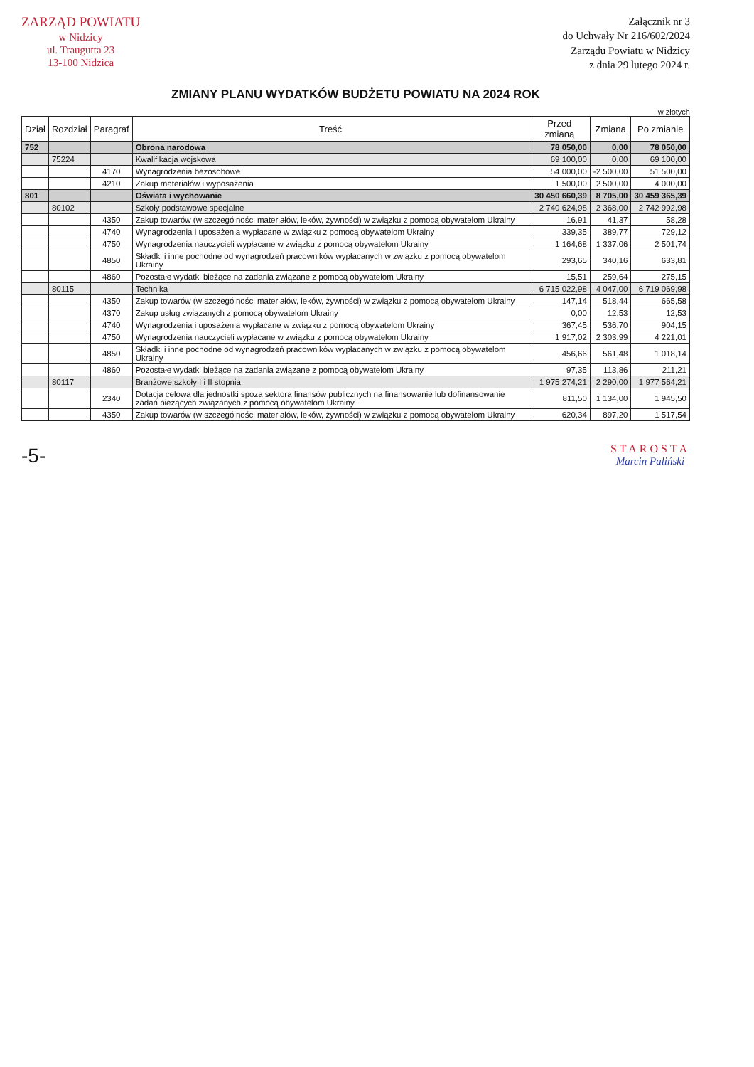ZARZĄD POWIATU
w Nidzicy
ul. Traugutta 23
13-100 Nidzica
Załącznik nr 3
do Uchwały Nr 216/602/2024
Zarządu Powiatu w Nidzicy
z dnia 29 lutego 2024 r.
ZMIANY PLANU WYDATKÓW BUDŻETU POWIATU NA 2024 ROK
w złotych
| Dział | Rozdział | Paragraf | Treść | Przed zmianą | Zmiana | Po zmianie |
| --- | --- | --- | --- | --- | --- | --- |
| 752 | | | Obrona narodowa | 78 050,00 | 0,00 | 78 050,00 |
| | 75224 | | Kwalifikacja wojskowa | 69 100,00 | 0,00 | 69 100,00 |
| | | 4170 | Wynagrodzenia bezosobowe | 54 000,00 | -2 500,00 | 51 500,00 |
| | | 4210 | Zakup materiałów i wyposażenia | 1 500,00 | 2 500,00 | 4 000,00 |
| 801 | | | Oświata i wychowanie | 30 450 660,39 | 8 705,00 | 30 459 365,39 |
| | 80102 | | Szkoły podstawowe specjalne | 2 740 624,98 | 2 368,00 | 2 742 992,98 |
| | | 4350 | Zakup towarów (w szczególności materiałów, leków, żywności) w związku z pomocą obywatelom Ukrainy | 16,91 | 41,37 | 58,28 |
| | | 4740 | Wynagrodzenia i uposażenia wypłacane w związku z pomocą obywatelom Ukrainy | 339,35 | 389,77 | 729,12 |
| | | 4750 | Wynagrodzenia nauczycieli wypłacane w związku z pomocą obywatelom Ukrainy | 1 164,68 | 1 337,06 | 2 501,74 |
| | | 4850 | Składki i inne pochodne od wynagrodzeń pracowników wypłacanych w związku z pomocą obywatelom Ukrainy | 293,65 | 340,16 | 633,81 |
| | | 4860 | Pozostałe wydatki bieżące na zadania związane z pomocą obywatelom Ukrainy | 15,51 | 259,64 | 275,15 |
| | 80115 | | Technika | 6 715 022,98 | 4 047,00 | 6 719 069,98 |
| | | 4350 | Zakup towarów (w szczególności materiałów, leków, żywności) w związku z pomocą obywatelom Ukrainy | 147,14 | 518,44 | 665,58 |
| | | 4370 | Zakup usług związanych z pomocą obywatelom Ukrainy | 0,00 | 12,53 | 12,53 |
| | | 4740 | Wynagrodzenia i uposażenia wypłacane w związku z pomocą obywatelom Ukrainy | 367,45 | 536,70 | 904,15 |
| | | 4750 | Wynagrodzenia nauczycieli wypłacane w związku z pomocą obywatelom Ukrainy | 1 917,02 | 2 303,99 | 4 221,01 |
| | | 4850 | Składki i inne pochodne od wynagrodzeń pracowników wypłacanych w związku z pomocą obywatelom Ukrainy | 456,66 | 561,48 | 1 018,14 |
| | | 4860 | Pozostałe wydatki bieżące na zadania związane z pomocą obywatelom Ukrainy | 97,35 | 113,86 | 211,21 |
| | 80117 | | Branżowe szkoły I i II stopnia | 1 975 274,21 | 2 290,00 | 1 977 564,21 |
| | | 2340 | Dotacja celowa dla jednostki spoza sektora finansów publicznych na finansowanie lub dofinansowanie zadań bieżących związanych z pomocą obywatelom Ukrainy | 811,50 | 1 134,00 | 1 945,50 |
| | | 4350 | Zakup towarów (w szczególności materiałów, leków, żywności) w związku z pomocą obywatelom Ukrainy | 620,34 | 897,20 | 1 517,54 |
-5-
STAROSTA
Marcin Paliński